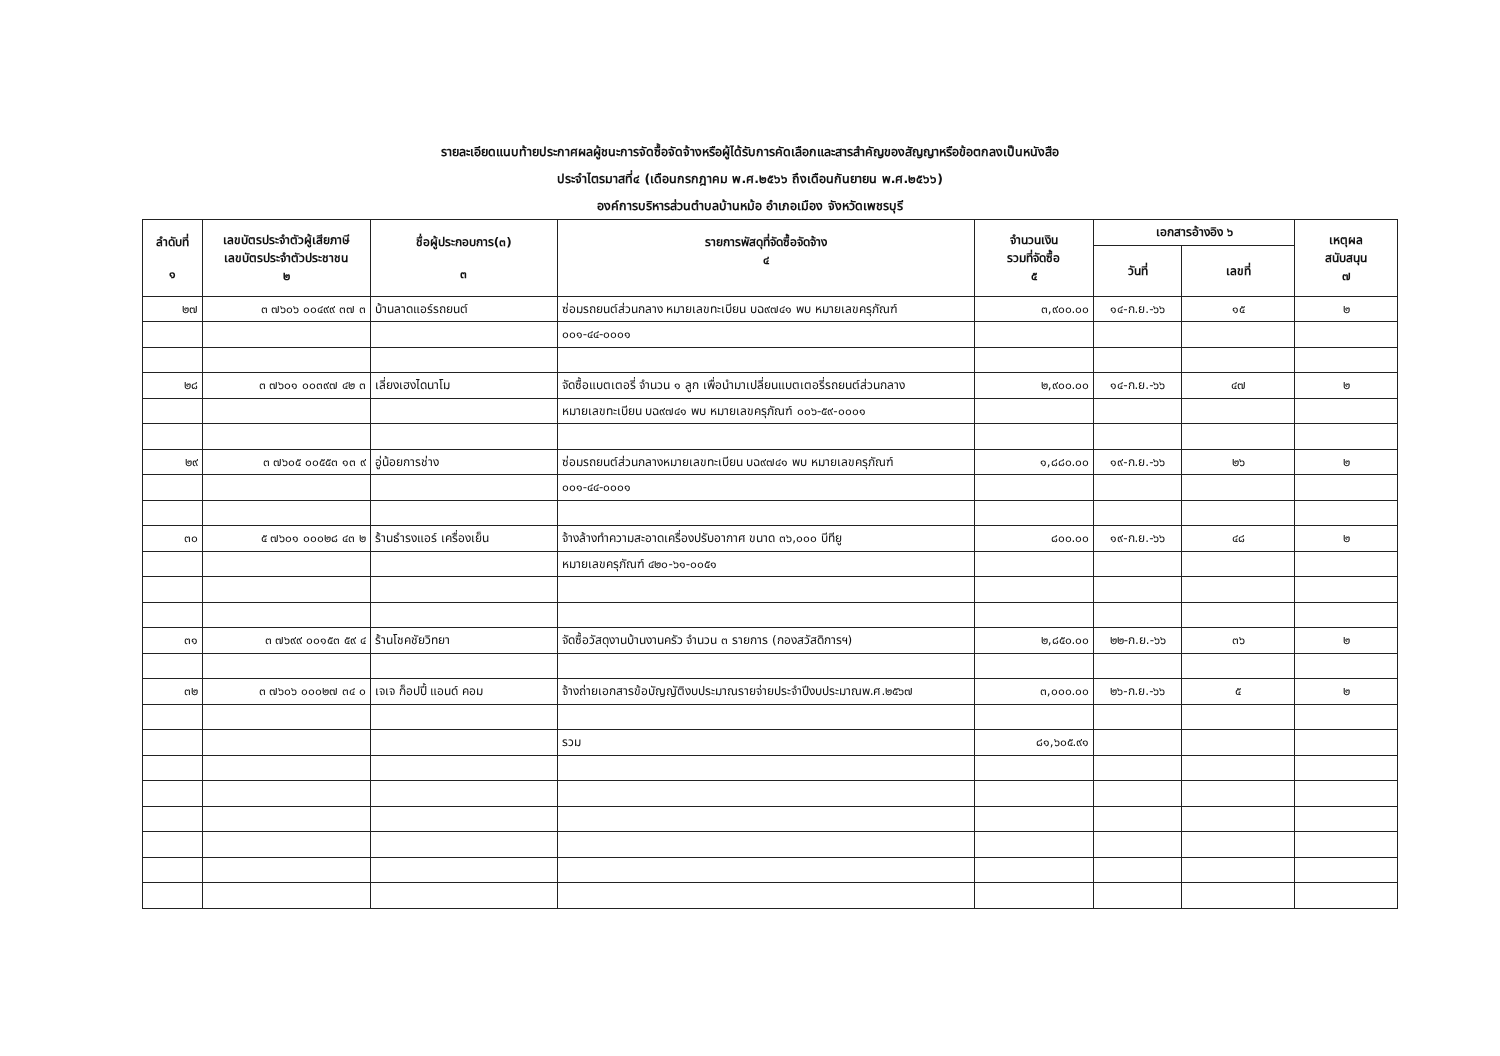รายละเอียดแนบท้ายประกาศผลผู้ชนะการจัดซื้อจัดจ้างหรือผู้ได้รับการคัดเลือกและสารสำคัญของสัญญาหรือข้อตกลงเป็นหนังสือ
ประจำไตรมาสที่๔ (เดือนกรกฎาคม พ.ศ.๒๕๖๖ ถึงเดือนกันยายน พ.ศ.๒๕๖๖)
องค์การบริหารส่วนตำบลบ้านหม้อ อำเภอเมือง จังหวัดเพชรบุรี
| ลำดับที่ ๑ | เลขบัตรประจำตัวผู้เสียภาษี เลขบัตรประจำตัวประชาชน ๒ | ชื่อผู้ประกอบการ(๓) ๓ | รายการพัสดุที่จัดซื้อจัดจ้าง ๔ | จำนวนเงิน รวมที่จัดซื้อ ๕ | เอกสารอ้างอิง ๖ | | เหตุผล สนับสนุน ๗ |
| --- | --- | --- | --- | --- | --- | --- | --- |
| | | | | | วันที่ | เลขที่ | |
| ๒๗ | ๓ ๗๖๐๖ ๐๐๔๙๙ ๓๗ ๓ | บ้านลาดแอร์รถยนต์ | ซ่อมรถยนต์ส่วนกลาง หมายเลขทะเบียน บฉ๙๗๔๑ พบ หมายเลขครุภัณฑ์ | ๓,๙๐๐.๐๐ | ๑๔-ก.ย.-๖๖ | ๑๕ | ๒ |
| | | | ๐๐๑-๔๔-๐๐๐๑ | | | | |
| ๒๘ | ๓ ๗๖๐๑ ๐๐๓๙๗ ๔๒ ๓ | เลี่ยงเฮงไดนาโม | จัดซื้อแบตเตอรี่ จำนวน ๑ ลูก เพื่อนำมาเปลี่ยนแบตเตอรี่รถยนต์ส่วนกลาง | ๒,๙๐๐.๐๐ | ๑๔-ก.ย.-๖๖ | ๔๗ | ๒ |
| | | | หมายเลขทะเบียน บฉ๙๗๔๑ พบ หมายเลขครุภัณฑ์ ๐๐๖-๕๙-๐๐๐๑ | | | | |
| ๒๙ | ๓ ๗๖๐๕ ๐๐๕๕๓ ๑๓ ๙ | อู่น้อยการช่าง | ซ่อมรถยนต์ส่วนกลางหมายเลขทะเบียน บฉ๙๗๔๑ พบ หมายเลขครุภัณฑ์ | ๑,๘๘๐.๐๐ | ๑๙-ก.ย.-๖๖ | ๒๖ | ๒ |
| | | | ๐๐๑-๔๔-๐๐๐๑ | | | | |
| ๓๐ | ๕ ๗๖๐๑ ๐๐๐๒๘ ๔๓ ๒ | ร้านธำรงแอร์ เครื่องเย็น | จ้างล้างทำความสะอาดเครื่องปรับอากาศ ขนาด ๓๖,๐๐๐ บีทียู | ๘๐๐.๐๐ | ๑๙-ก.ย.-๖๖ | ๔๘ | ๒ |
| | | | หมายเลขครุภัณฑ์ ๔๒๐-๖๑-๐๐๕๑ | | | | |
| ๓๑ | ๓ ๗๖๙๙ ๐๐๑๕๓ ๕๙ ๔ | ร้านโชคชัยวิทยา | จัดซื้อวัสดุงานบ้านงานครัว จำนวน ๓ รายการ (กองสวัสดิการฯ) | ๒,๘๕๐.๐๐ | ๒๒-ก.ย.-๖๖ | ๓๖ | ๒ |
| ๓๒ | ๓ ๗๖๐๖ ๐๐๐๒๗ ๓๔ ๐ | เจเจ ก็อปปี้ แอนด์ คอม | จ้างถ่ายเอกสารข้อบัญญัติงบประมาณรายจ่ายประจำปีงบประมาณพ.ศ.๒๕๖๗ | ๓,๐๐๐.๐๐ | ๒๖-ก.ย.-๖๖ | ๕ | ๒ |
| | | | รวม | ๘๑,๖๐๕.๙๑ | | | |